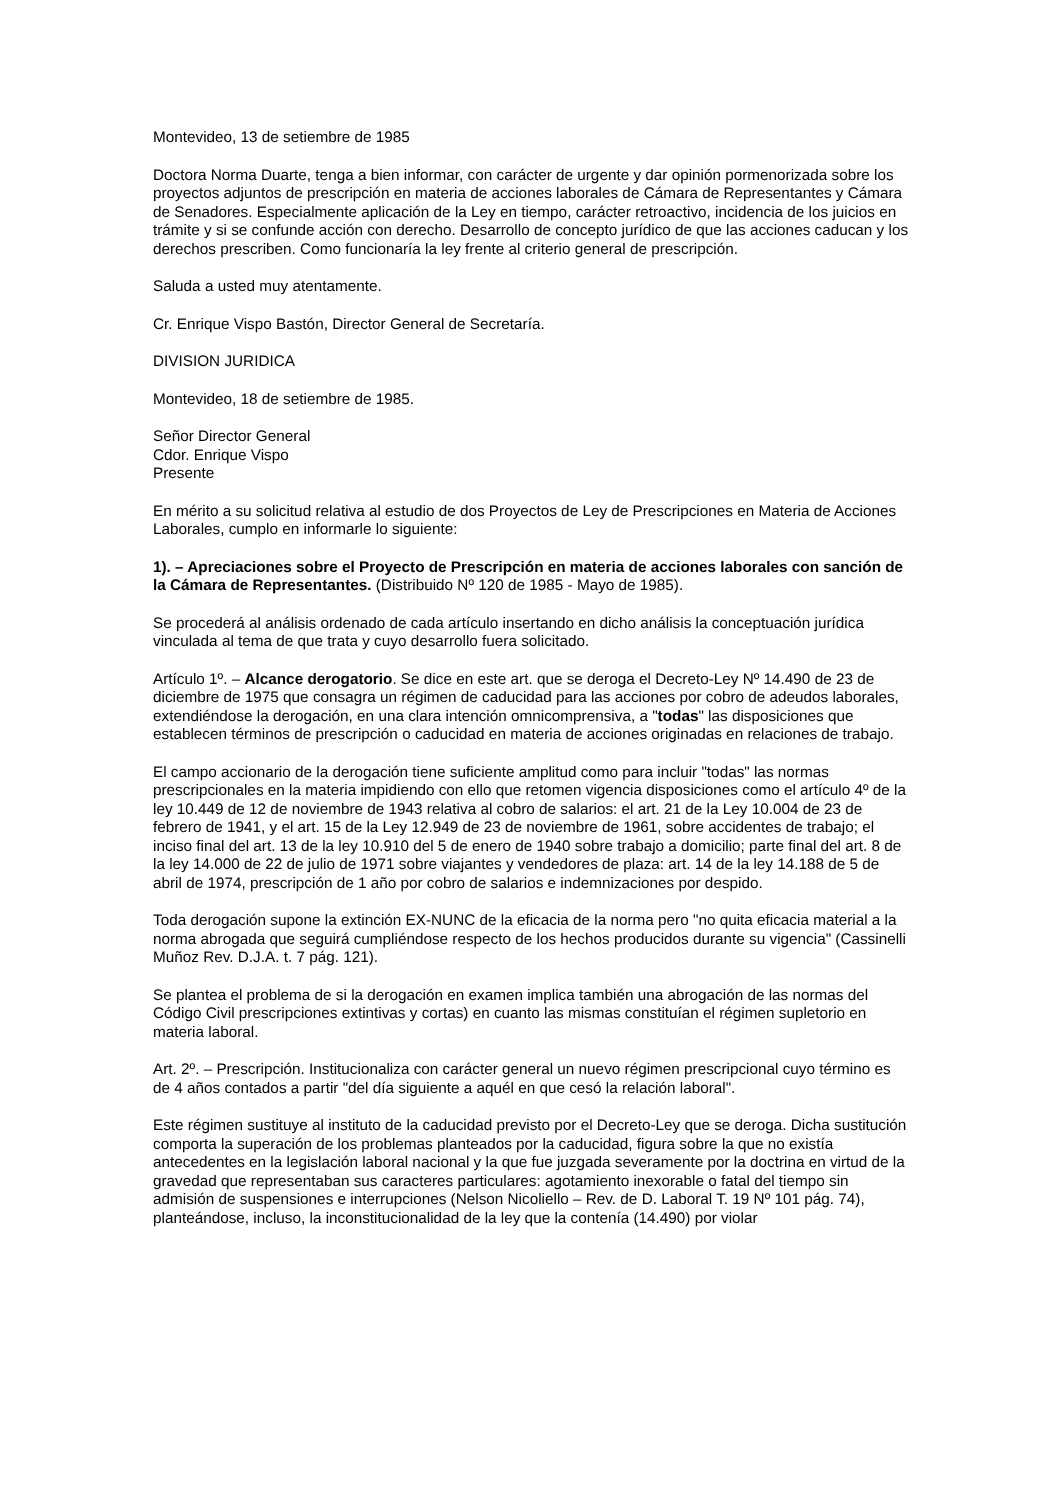Montevideo, 13 de setiembre de 1985
Doctora Norma Duarte, tenga a bien informar, con carácter de urgente y dar opinión pormenorizada sobre los proyectos adjuntos de prescripción en materia de acciones laborales de Cámara de Representantes y Cámara de Senadores. Especialmente aplicación de la Ley en tiempo, carácter retroactivo, incidencia de los juicios en trámite y si se confunde acción con derecho. Desarrollo de concepto jurídico de que las acciones caducan y los derechos prescriben. Como funcionaría la ley frente al criterio general de prescripción.
Saluda a usted muy atentamente.
Cr. Enrique Vispo Bastón, Director General de Secretaría.
DIVISION JURIDICA
Montevideo, 18 de setiembre de 1985.
Señor Director General
Cdor. Enrique Vispo
Presente
En mérito a su solicitud relativa al estudio de dos Proyectos de Ley de Prescripciones en Materia de Acciones Laborales, cumplo en informarle lo siguiente:
1). – Apreciaciones sobre el Proyecto de Prescripción en materia de acciones laborales con sanción de la Cámara de Representantes. (Distribuido Nº 120 de 1985 - Mayo de 1985).
Se procederá al análisis ordenado de cada artículo insertando en dicho análisis la conceptuación jurídica vinculada al tema de que trata y cuyo desarrollo fuera solicitado.
Artículo 1º. – Alcance derogatorio. Se dice en este art. que se deroga el Decreto-Ley Nº 14.490 de 23 de diciembre de 1975 que consagra un régimen de caducidad para las acciones por cobro de adeudos laborales, extendiéndose la derogación, en una clara intención omnicomprensiva, a "todas" las disposiciones que establecen términos de prescripción o caducidad en materia de acciones originadas en relaciones de trabajo.
El campo accionario de la derogación tiene suficiente amplitud como para incluir "todas" las normas prescripcionales en la materia impidiendo con ello que retomen vigencia disposiciones como el artículo 4º de la ley 10.449 de 12 de noviembre de 1943 relativa al cobro de salarios: el art. 21 de la Ley 10.004 de 23 de febrero de 1941, y el art. 15 de la Ley 12.949 de 23 de noviembre de 1961, sobre accidentes de trabajo; el inciso final del art. 13 de la ley 10.910 del 5 de enero de 1940 sobre trabajo a domicilio; parte final del art. 8 de la ley 14.000 de 22 de julio de 1971 sobre viajantes y vendedores de plaza: art. 14 de la ley 14.188 de 5 de abril de 1974, prescripción de 1 año por cobro de salarios e indemnizaciones por despido.
Toda derogación supone la extinción EX-NUNC de la eficacia de la norma pero "no quita eficacia material a la norma abrogada que seguirá cumpliéndose respecto de los hechos producidos durante su vigencia" (Cassinelli Muñoz Rev. D.J.A. t. 7 pág. 121).
Se plantea el problema de si la derogación en examen implica también una abrogación de las normas del Código Civil prescripciones extintivas y cortas) en cuanto las mismas constituían el régimen supletorio en materia laboral.
Art. 2º. – Prescripción. Institucionaliza con carácter general un nuevo régimen prescripcional cuyo término es de 4 años contados a partir "del día siguiente a aquél en que cesó la relación laboral".
Este régimen sustituye al instituto de la caducidad previsto por el Decreto-Ley que se deroga. Dicha sustitución comporta la superación de los problemas planteados por la caducidad, figura sobre la que no existía antecedentes en la legislación laboral nacional y la que fue juzgada severamente por la doctrina en virtud de la gravedad que representaban sus caracteres particulares: agotamiento inexorable o fatal del tiempo sin admisión de suspensiones e interrupciones (Nelson Nicoliello – Rev. de D. Laboral T. 19 Nº 101 pág. 74), planteándose, incluso, la inconstitucionalidad de la ley que la contenía (14.490) por violar